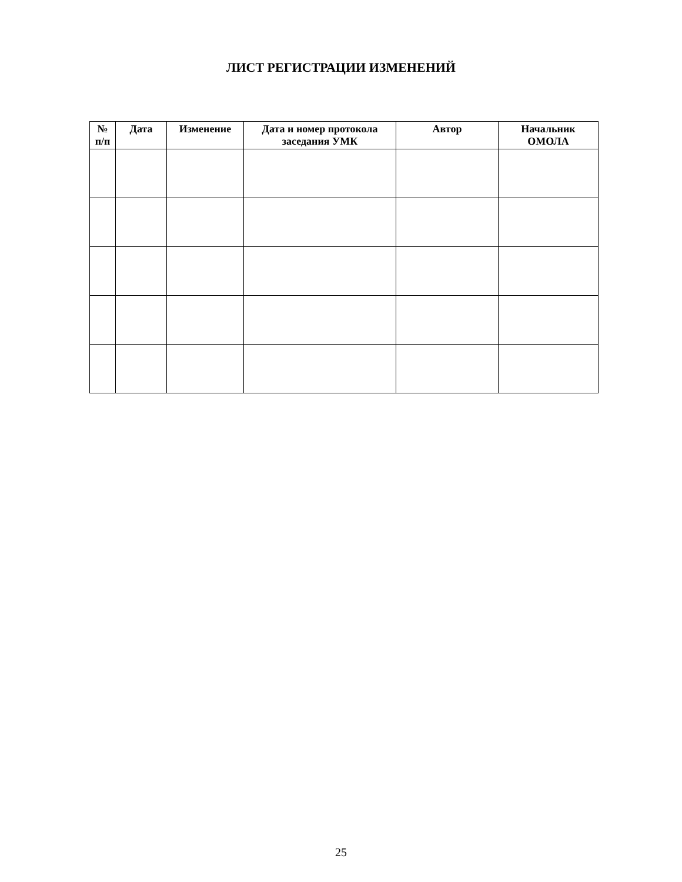ЛИСТ РЕГИСТРАЦИИ ИЗМЕНЕНИЙ
| № п/п | Дата | Изменение | Дата и номер протокола заседания УМК | Автор | Начальник ОМОЛА |
| --- | --- | --- | --- | --- | --- |
25